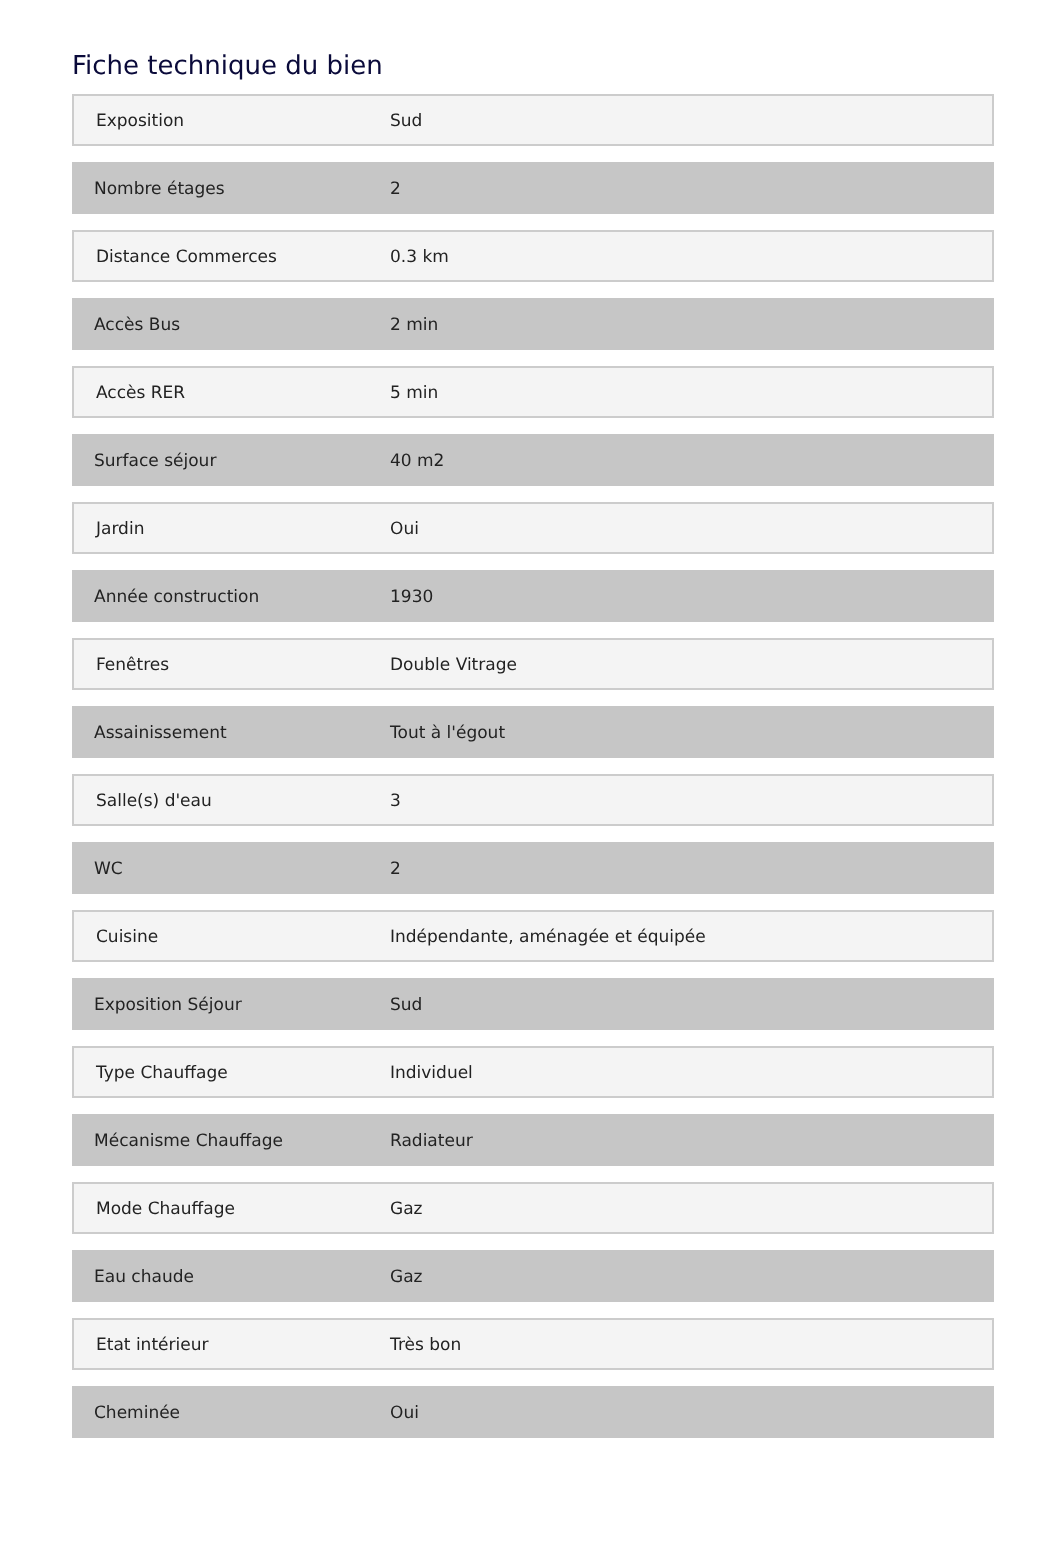Fiche technique du bien
| Exposition | Sud |
| Nombre étages | 2 |
| Distance Commerces | 0.3 km |
| Accès Bus | 2 min |
| Accès RER | 5 min |
| Surface séjour | 40 m2 |
| Jardin | Oui |
| Année construction | 1930 |
| Fenêtres | Double Vitrage |
| Assainissement | Tout à l'égout |
| Salle(s) d'eau | 3 |
| WC | 2 |
| Cuisine | Indépendante, aménagée et équipée |
| Exposition Séjour | Sud |
| Type Chauffage | Individuel |
| Mécanisme Chauffage | Radiateur |
| Mode Chauffage | Gaz |
| Eau chaude | Gaz |
| Etat intérieur | Très bon |
| Cheminée | Oui |